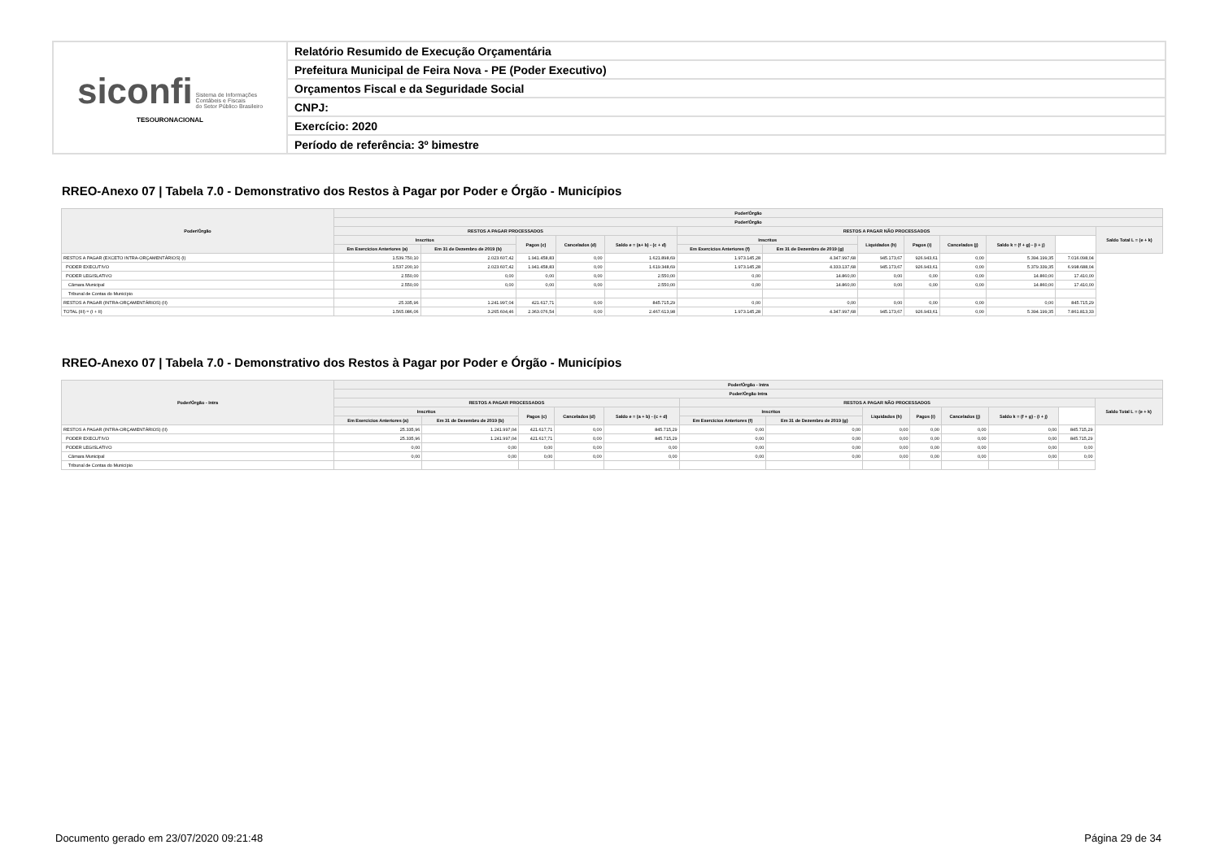| siconfi Sistema de Informações Contábeis e Fiscais do Setor Público Brasileiro TESOURONACIONAL | Relatório Resumido de Execução Orçamentária |
| | Prefeitura Municipal de Feira Nova - PE (Poder Executivo) |
| | Orçamentos Fiscal e da Seguridade Social |
| | CNPJ: |
| | Exercício: 2020 |
| | Período de referência: 3º bimestre |
RREO-Anexo 07 | Tabela 7.0 - Demonstrativo dos Restos à Pagar por Poder e Órgão - Municípios
| Poder/Órgão | Poder/Órgão | | | | | | | | | | | | |
| --- | --- | --- | --- | --- | --- | --- | --- | --- | --- | --- | --- | --- | --- |
| | Poder/Órgão | | | | | | | | | | | | |
| | RESTOS A PAGAR PROCESSADOS | | | | | RESTOS A PAGAR NÃO PROCESSADOS | | | | | | | Saldo Total L = (e + k) |
| | Inscritos | | Pagos (c) | Cancelados (d) | Saldo e = (a+ b) - (c + d) | Inscritos | | Liquidados (h) | Pagos (i) | Cancelados (j) | Saldo k = (f + g) - (i + j) | | |
| | Em Exercícios Anteriores (a) | Em 31 de Dezembro de 2019 (b) | | | | Em Exercícios Anteriores (f) | Em 31 de Dezembro de 2019 (g) | | | | | | |
| RESTOS A PAGAR (EXCETO INTRA-ORÇAMENTÁRIOS) (I) | 1.539.750,10 | 2.023.607,42 | 1.941.458,83 | 0,00 | 1.621.898,69 | 1.973.145,28 | 4.347.997,68 | 945.173,67 | 926.943,61 | 0,00 | 5.394.199,35 | 7.016.098,04 | |
| PODER EXECUTIVO | 1.537.200,10 | 2.023.607,42 | 1.941.458,83 | 0,00 | 1.619.348,69 | 1.973.145,28 | 4.333.137,68 | 945.173,67 | 926.943,61 | 0,00 | 5.379.339,35 | 6.998.688,04 | |
| PODER LEGISLATIVO | 2.550,00 | 0,00 | 0,00 | 0,00 | 2.550,00 | 0,00 | 14.860,00 | 0,00 | 0,00 | 0,00 | 14.860,00 | 17.410,00 | |
| Câmara Municipal | 2.550,00 | 0,00 | 0,00 | 0,00 | 2.550,00 | 0,00 | 14.860,00 | 0,00 | 0,00 | 0,00 | 14.860,00 | 17.410,00 | |
| Tribunal de Contas do Município | | | | | | | | | | | | | |
| RESTOS A PAGAR (INTRA-ORÇAMENTÁRIOS) (II) | 25.335,96 | 1.241.997,04 | 421.617,71 | 0,00 | 845.715,29 | 0,00 | 0,00 | 0,00 | 0,00 | 0,00 | 0,00 | 845.715,29 | |
| TOTAL (III) = (I + II) | 1.565.086,06 | 3.265.604,46 | 2.363.076,54 | 0,00 | 2.467.613,98 | 1.973.145,28 | 4.347.997,68 | 945.173,67 | 926.943,61 | 0,00 | 5.394.199,35 | 7.861.813,33 | |
RREO-Anexo 07 | Tabela 7.0 - Demonstrativo dos Restos à Pagar por Poder e Órgão - Municípios
| Poder/Órgão - Intra | Poder/Órgão - Intra | | | | | | | | | | | | |
| --- | --- | --- | --- | --- | --- | --- | --- | --- | --- | --- | --- | --- | --- |
| | Poder/Órgão Intra | | | | | | | | | | | | |
| | RESTOS A PAGAR PROCESSADOS | | | | | RESTOS A PAGAR NÃO PROCESSADOS | | | | | | | Saldo Total L = (e + k) |
| | Inscritos | | Pagos (c) | Cancelados (d) | Saldo e = (a + b) - (c + d) | Inscritos | | Liquidados (h) | Pagos (i) | Cancelados (j) | Saldo k = (f + g) - (i + j) | | |
| | Em Exercícios Anteriores (a) | Em 31 de Dezembro de 2019 (b) | | | | Em Exercícios Anteriores (f) | Em 31 de Dezembro de 2019 (g) | | | | | | |
| RESTOS A PAGAR (INTRA-ORÇAMENTÁRIOS) (II) | 25.335,96 | 1.241.997,04 | 421.617,71 | 0,00 | 845.715,29 | 0,00 | 0,00 | 0,00 | 0,00 | 0,00 | 0,00 | 845.715,29 | |
| PODER EXECUTIVO | 25.335,96 | 1.241.997,04 | 421.617,71 | 0,00 | 845.715,29 | 0,00 | 0,00 | 0,00 | 0,00 | 0,00 | 0,00 | 845.715,29 | |
| PODER LEGISLATIVO | 0,00 | 0,00 | 0,00 | 0,00 | 0,00 | 0,00 | 0,00 | 0,00 | 0,00 | 0,00 | 0,00 | 0,00 | |
| Câmara Municipal | 0,00 | 0,00 | 0,00 | 0,00 | 0,00 | 0,00 | 0,00 | 0,00 | 0,00 | 0,00 | 0,00 | 0,00 | |
| Tribunal de Contas do Município | | | | | | | | | | | | | |
Documento gerado em 23/07/2020 09:21:48
Página 29 de 34